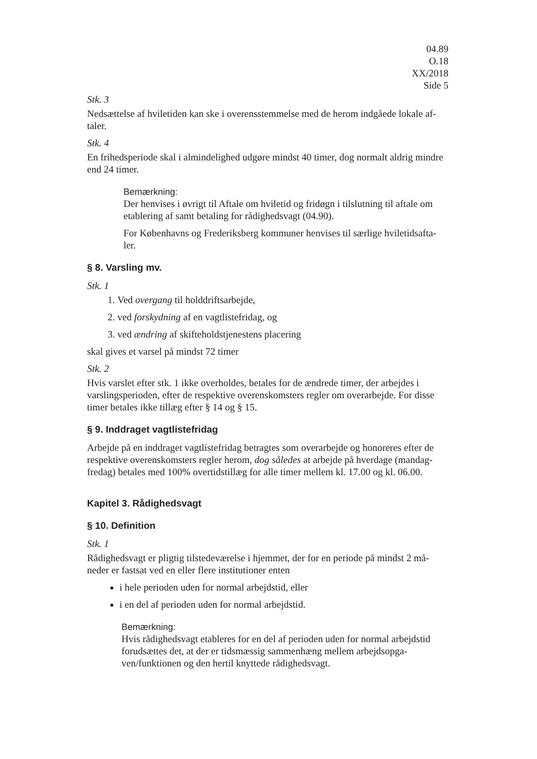04.89
O.18
XX/2018
Side 5
Stk. 3
Nedsættelse af hviletiden kan ske i overensstemmelse med de herom indgåede lokale af-taler.
Stk. 4
En frihedsperiode skal i almindelighed udgøre mindst 40 timer, dog normalt aldrig mindre end 24 timer.
Bemærkning:
Der henvises i øvrigt til Aftale om hviletid og fridøgn i tilslutning til aftale om etablering af samt betaling for rådighedsvagt (04.90).
For Københavns og Frederiksberg kommuner henvises til særlige hviletidsafta-ler.
§ 8. Varsling mv.
Stk. 1
1. Ved overgang til holddriftsarbejde,
2. ved forskydning af en vagtlistefridag, og
3. ved ændring af skifteholdstjenestens placering
skal gives et varsel på mindst 72 timer
Stk. 2
Hvis varslet efter stk. 1 ikke overholdes, betales for de ændrede timer, der arbejdes i varslingsperioden, efter de respektive overenskomsters regler om overarbejde. For disse timer betales ikke tillæg efter § 14 og § 15.
§ 9. Inddraget vagtlistefridag
Arbejde på en inddraget vagtlistefridag betragtes som overarbejde og honoreres efter de respektive overenskomsters regler herom, dog således at arbejde på hverdage (mandag-fredag) betales med 100% overtidstillæg for alle timer mellem kl. 17.00 og kl. 06.00.
Kapitel 3. Rådighedsvagt
§ 10. Definition
Stk. 1
Rådighedsvagt er pligtig tilstedeværelse i hjemmet, der for en periode på mindst 2 må-neder er fastsat ved en eller flere institutioner enten
i hele perioden uden for normal arbejdstid, eller
i en del af perioden uden for normal arbejdstid.
Bemærkning:
Hvis rådighedsvagt etableres for en del af perioden uden for normal arbejdstid forudsættes det, at der er tidsmæssig sammenhæng mellem arbejdsopga-ven/funktionen og den hertil knyttede rådighedsvagt.